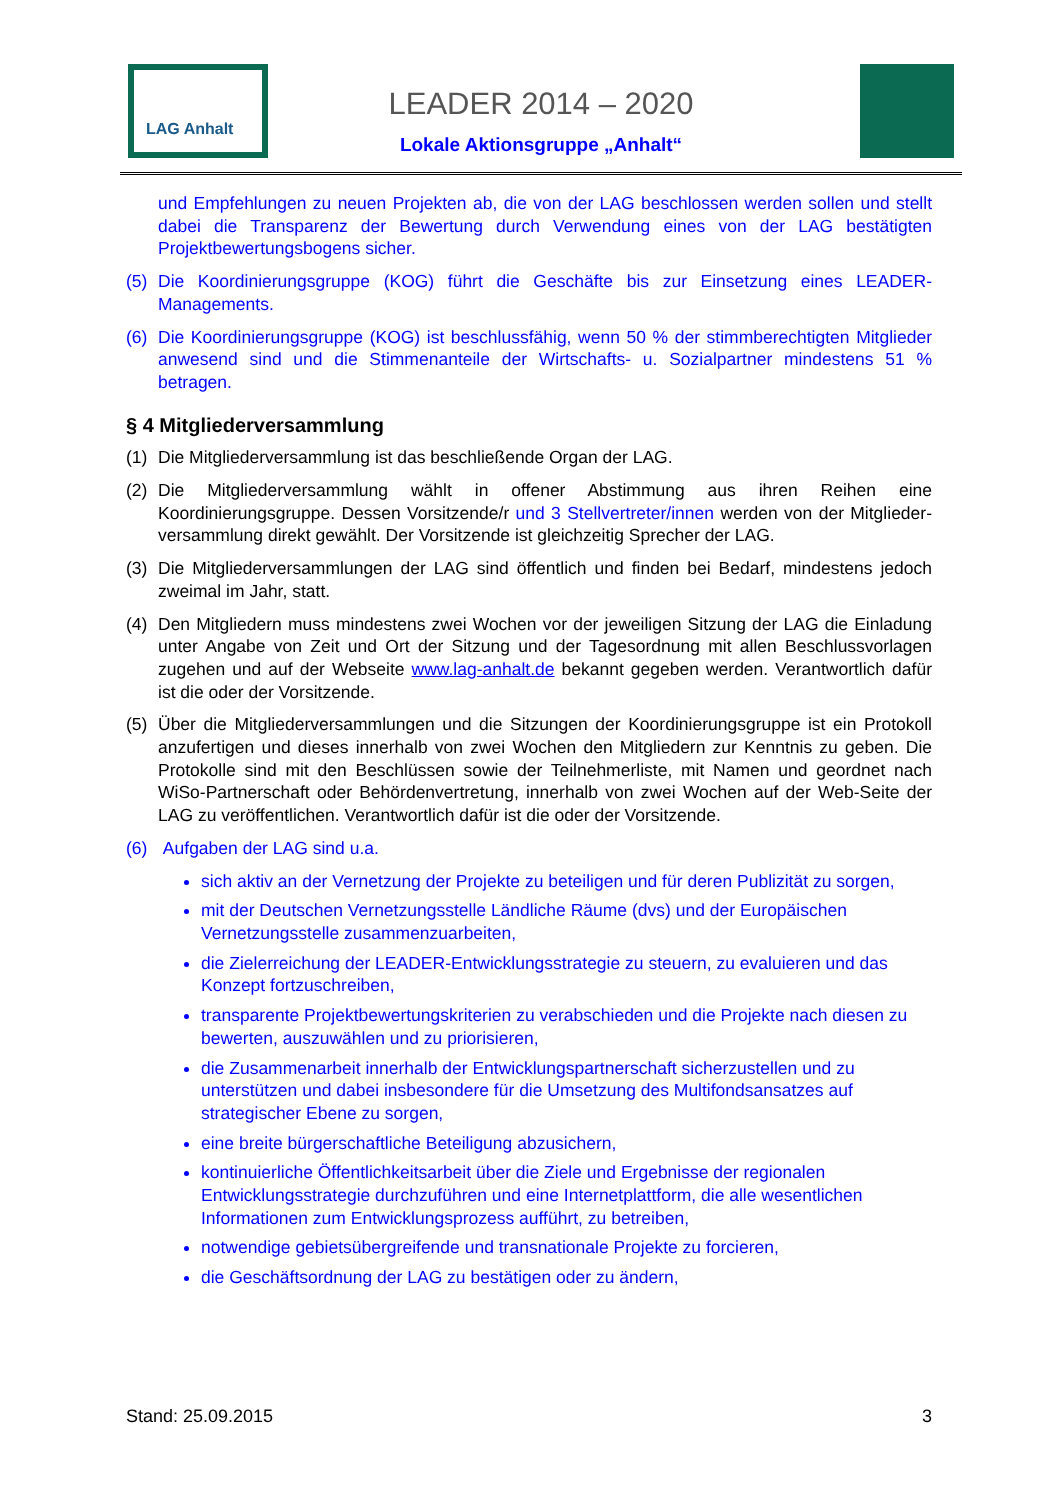LAG Anhalt
LEADER 2014 – 2020
Lokale Aktionsgruppe „Anhalt“
und Empfehlungen zu neuen Projekten ab, die von der LAG beschlossen werden sollen und stellt dabei die Transparenz der Bewertung durch Verwendung eines von der LAG bestätigten Projektbewertungsbogens sicher.
(5) Die Koordinierungsgruppe (KOG) führt die Geschäfte bis zur Einsetzung eines LEADER-Managements.
(6) Die Koordinierungsgruppe (KOG) ist beschlussfähig, wenn 50 % der stimmberechtigten Mitglieder anwesend sind und die Stimmenanteile der Wirtschafts- u. Sozialpartner mindestens 51 % betragen.
§ 4 Mitgliederversammlung
(1) Die Mitgliederversammlung ist das beschließende Organ der LAG.
(2) Die Mitgliederversammlung wählt in offener Abstimmung aus ihren Reihen eine Koordinierungsgruppe. Dessen Vorsitzende/r und 3 Stellvertreter/innen werden von der Mitglieder-versammlung direkt gewählt. Der Vorsitzende ist gleichzeitig Sprecher der LAG.
(3) Die Mitgliederversammlungen der LAG sind öffentlich und finden bei Bedarf, mindestens jedoch zweimal im Jahr, statt.
(4) Den Mitgliedern muss mindestens zwei Wochen vor der jeweiligen Sitzung der LAG die Einladung unter Angabe von Zeit und Ort der Sitzung und der Tagesordnung mit allen Beschlussvorlagen zugehen und auf der Webseite www.lag-anhalt.de bekannt gegeben werden. Verantwortlich dafür ist die oder der Vorsitzende.
(5) Über die Mitgliederversammlungen und die Sitzungen der Koordinierungsgruppe ist ein Protokoll anzufertigen und dieses innerhalb von zwei Wochen den Mitgliedern zur Kenntnis zu geben. Die Protokolle sind mit den Beschlüssen sowie der Teilnehmerliste, mit Namen und geordnet nach WiSo-Partnerschaft oder Behördenvertretung, innerhalb von zwei Wochen auf der Web-Seite der LAG zu veröffentlichen. Verantwortlich dafür ist die oder der Vorsitzende.
(6) Aufgaben der LAG sind u.a.
sich aktiv an der Vernetzung der Projekte zu beteiligen und für deren Publizität zu sorgen,
mit der Deutschen Vernetzungsstelle Ländliche Räume (dvs) und der Europäischen Vernetzungsstelle zusammenzuarbeiten,
die Zielerreichung der LEADER-Entwicklungsstrategie zu steuern, zu evaluieren und das Konzept fortzuschreiben,
transparente Projektbewertungskriterien zu verabschieden und die Projekte nach diesen zu bewerten, auszuwählen und zu priorisieren,
die Zusammenarbeit innerhalb der Entwicklungspartnerschaft sicherzustellen und zu unterstützen und dabei insbesondere für die Umsetzung des Multifondsansatzes auf strategischer Ebene zu sorgen,
eine breite bürgerschaftliche Beteiligung abzusichern,
kontinuierliche Öffentlichkeitsarbeit über die Ziele und Ergebnisse der regionalen Entwicklungsstrategie durchzuführen und eine Internetplattform, die alle wesentlichen Informationen zum Entwicklungsprozess aufführt, zu betreiben,
notwendige gebietsübergreifende und transnationale Projekte zu forcieren,
die Geschäftsordnung der LAG zu bestätigen oder zu ändern,
Stand: 25.09.2015 3